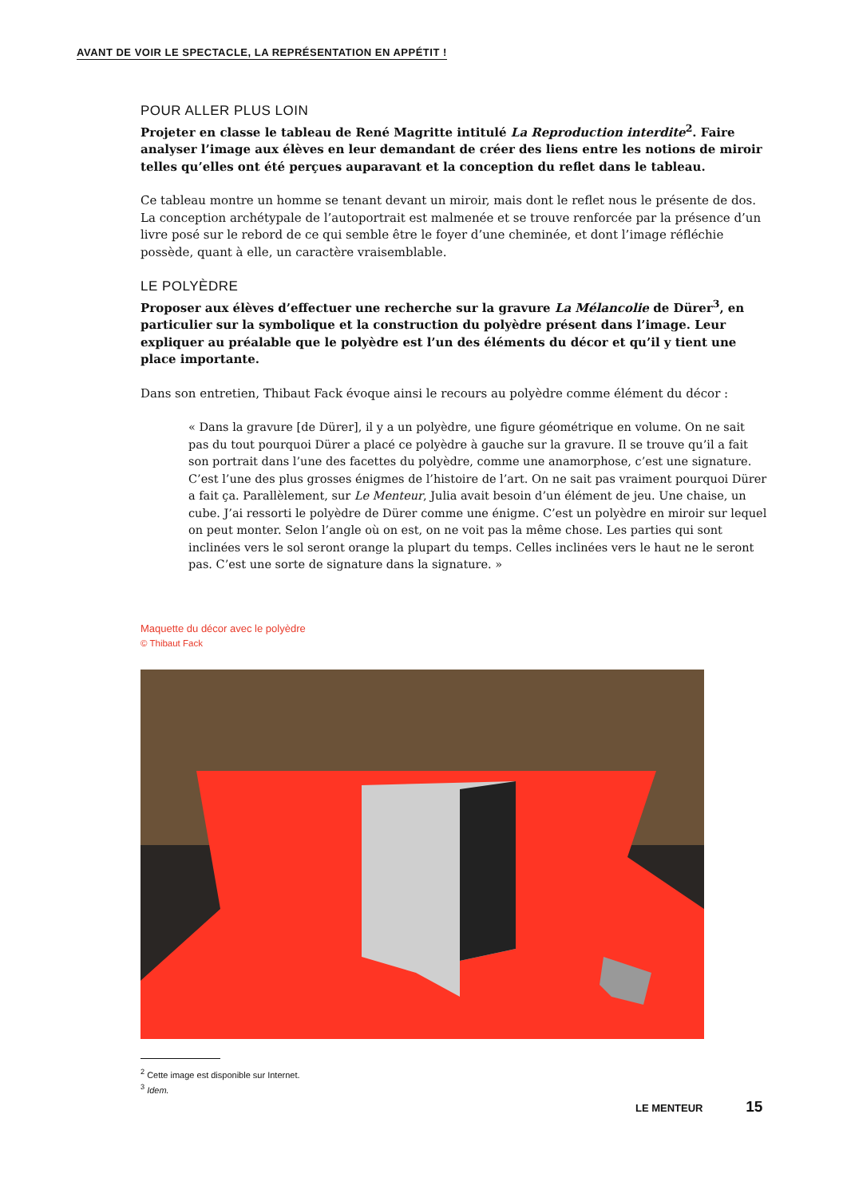AVANT DE VOIR LE SPECTACLE, LA REPRÉSENTATION EN APPÉTIT !
POUR ALLER PLUS LOIN
Projeter en classe le tableau de René Magritte intitulé La Reproduction interdite<sup>2</sup>. Faire analyser l’image aux élèves en leur demandant de créer des liens entre les notions de miroir telles qu’elles ont été perçues auparavant et la conception du reflet dans le tableau.
Ce tableau montre un homme se tenant devant un miroir, mais dont le reflet nous le présente de dos. La conception archétypale de l’autoportrait est malmenée et se trouve renforcée par la présence d’un livre posé sur le rebord de ce qui semble être le foyer d’une cheminée, et dont l’image réfléchie possède, quant à elle, un caractère vraisemblable.
LE POLYÈDRE
Proposer aux élèves d’effectuer une recherche sur la gravure La Mélancolie de Dürer<sup>3</sup>, en particulier sur la symbolique et la construction du polyèdre présent dans l’image. Leur expliquer au préalable que le polyèdre est l’un des éléments du décor et qu’il y tient une place importante.
Dans son entretien, Thibaut Fack évoque ainsi le recours au polyèdre comme élément du décor :
« Dans la gravure [de Dürer], il y a un polyèdre, une figure géométrique en volume. On ne sait pas du tout pourquoi Dürer a placé ce polyèdre à gauche sur la gravure. Il se trouve qu’il a fait son portrait dans l’une des facettes du polyèdre, comme une anamorphose, c’est une signature. C’est l’une des plus grosses énigmes de l’histoire de l’art. On ne sait pas vraiment pourquoi Dürer a fait ça. Parallèlement, sur Le Menteur, Julia avait besoin d’un élément de jeu. Une chaise, un cube. J’ai ressorti le polyèdre de Dürer comme une énigme. C’est un polyèdre en miroir sur lequel on peut monter. Selon l’angle où on est, on ne voit pas la même chose. Les parties qui sont inclinées vers le sol seront orange la plupart du temps. Celles inclinées vers le haut ne le seront pas. C’est une sorte de signature dans la signature. »
Maquette du décor avec le polyèdre
© Thibaut Fack
<sup>2</sup> Cette image est disponible sur Internet.
<sup>3</sup> Idem.
LE MENTEUR 15